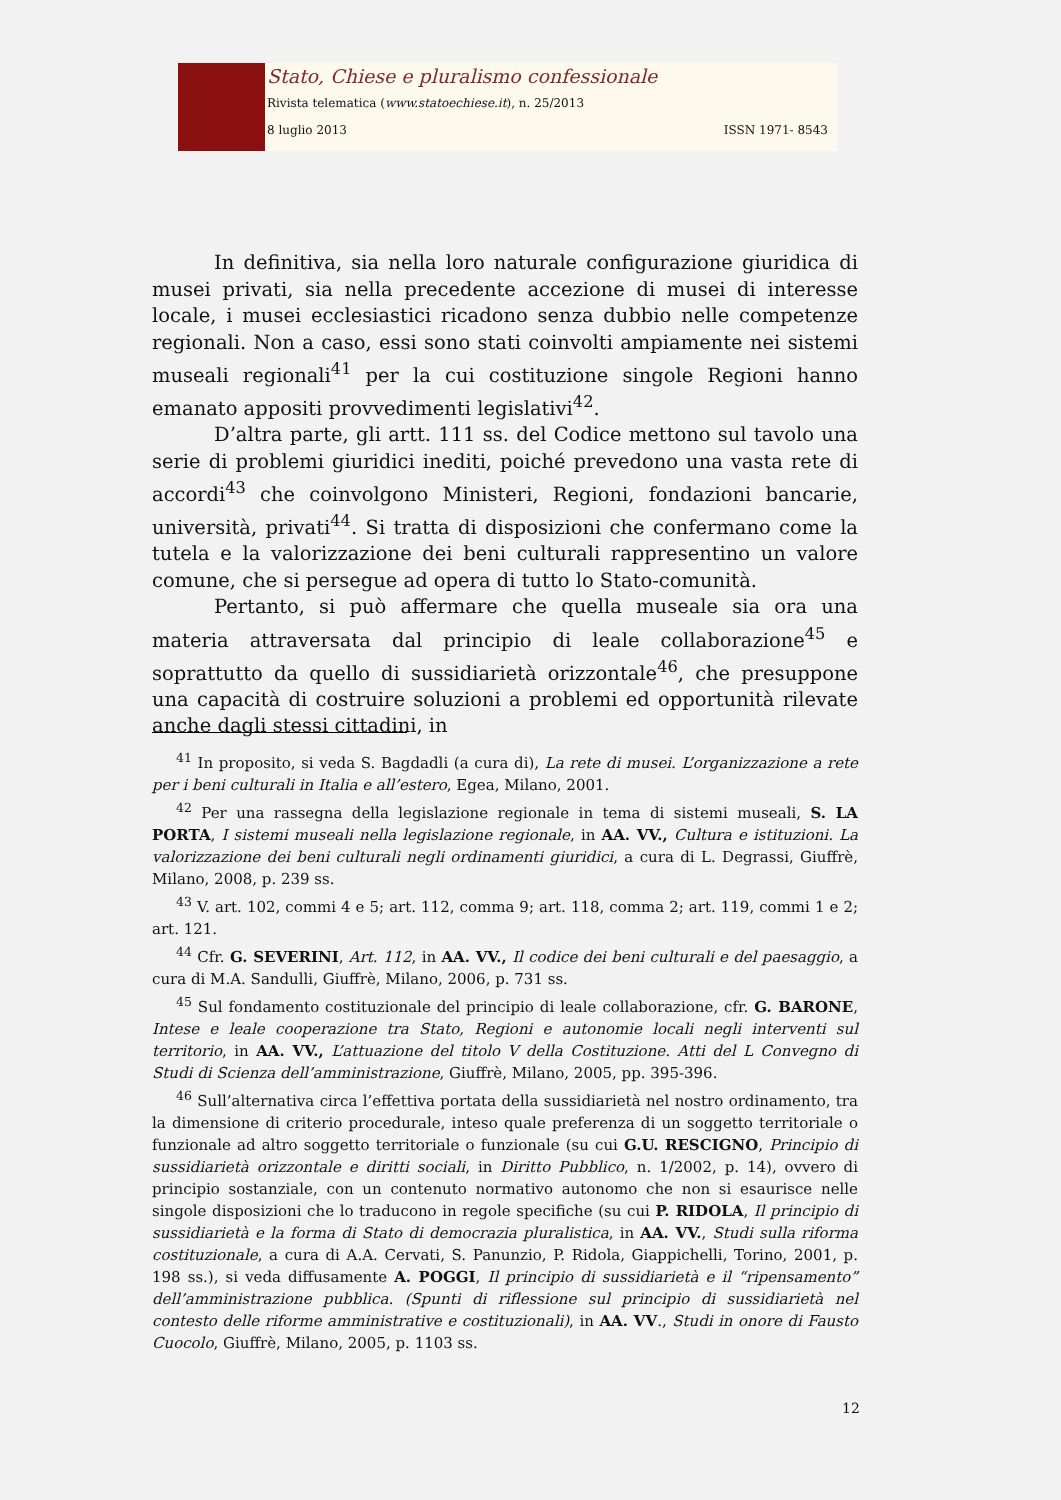Stato, Chiese e pluralismo confessionale
Rivista telematica (www.statoechiese.it), n. 25/2013
8 luglio 2013 ISSN 1971- 8543
In definitiva, sia nella loro naturale configurazione giuridica di musei privati, sia nella precedente accezione di musei di interesse locale, i musei ecclesiastici ricadono senza dubbio nelle competenze regionali. Non a caso, essi sono stati coinvolti ampiamente nei sistemi museali regionali<sup>41</sup> per la cui costituzione singole Regioni hanno emanato appositi provvedimenti legislativi<sup>42</sup>.
D’altra parte, gli artt. 111 ss. del Codice mettono sul tavolo una serie di problemi giuridici inediti, poiché prevedono una vasta rete di accordi<sup>43</sup> che coinvolgono Ministeri, Regioni, fondazioni bancarie, università, privati<sup>44</sup>. Si tratta di disposizioni che confermano come la tutela e la valorizzazione dei beni culturali rappresentino un valore comune, che si persegue ad opera di tutto lo Stato-comunità.
Pertanto, si può affermare che quella museale sia ora una materia attraversata dal principio di leale collaborazione<sup>45</sup> e soprattutto da quello di sussidiarietà orizzontale<sup>46</sup>, che presuppone una capacità di costruire soluzioni a problemi ed opportunità rilevate anche dagli stessi cittadini, in
<sup>41</sup> In proposito, si veda S. Bagdadli (a cura di), La rete di musei. L’organizzazione a rete per i beni culturali in Italia e all’estero, Egea, Milano, 2001.
<sup>42</sup> Per una rassegna della legislazione regionale in tema di sistemi museali, S. LA PORTA, I sistemi museali nella legislazione regionale, in AA. VV., Cultura e istituzioni. La valorizzazione dei beni culturali negli ordinamenti giuridici, a cura di L. Degrassi, Giuffrè, Milano, 2008, p. 239 ss.
<sup>43</sup> V. art. 102, commi 4 e 5; art. 112, comma 9; art. 118, comma 2; art. 119, commi 1 e 2; art. 121.
<sup>44</sup> Cfr. G. SEVERINI, Art. 112, in AA. VV., Il codice dei beni culturali e del paesaggio, a cura di M.A. Sandulli, Giuffrè, Milano, 2006, p. 731 ss.
<sup>45</sup> Sul fondamento costituzionale del principio di leale collaborazione, cfr. G. BARONE, Intese e leale cooperazione tra Stato, Regioni e autonomie locali negli interventi sul territorio, in AA. VV., L’attuazione del titolo V della Costituzione. Atti del L Convegno di Studi di Scienza dell’amministrazione, Giuffrè, Milano, 2005, pp. 395-396.
<sup>46</sup> Sull’alternativa circa l’effettiva portata della sussidiarietà nel nostro ordinamento, tra la dimensione di criterio procedurale, inteso quale preferenza di un soggetto territoriale o funzionale ad altro soggetto territoriale o funzionale (su cui G.U. RESCIGNO, Principio di sussidiarietà orizzontale e diritti sociali, in Diritto Pubblico, n. 1/2002, p. 14), ovvero di principio sostanziale, con un contenuto normativo autonomo che non si esaurisce nelle singole disposizioni che lo traducono in regole specifiche (su cui P. RIDOLA, Il principio di sussidiarietà e la forma di Stato di democrazia pluralistica, in AA. VV., Studi sulla riforma costituzionale, a cura di A.A. Cervati, S. Panunzio, P. Ridola, Giappichelli, Torino, 2001, p. 198 ss.), si veda diffusamente A. POGGI, Il principio di sussidiarietà e il “ripensamento” dell’amministrazione pubblica. (Spunti di riflessione sul principio di sussidiarietà nel contesto delle riforme amministrative e costituzionali), in AA. VV., Studi in onore di Fausto Cuocolo, Giuffrè, Milano, 2005, p. 1103 ss.
12